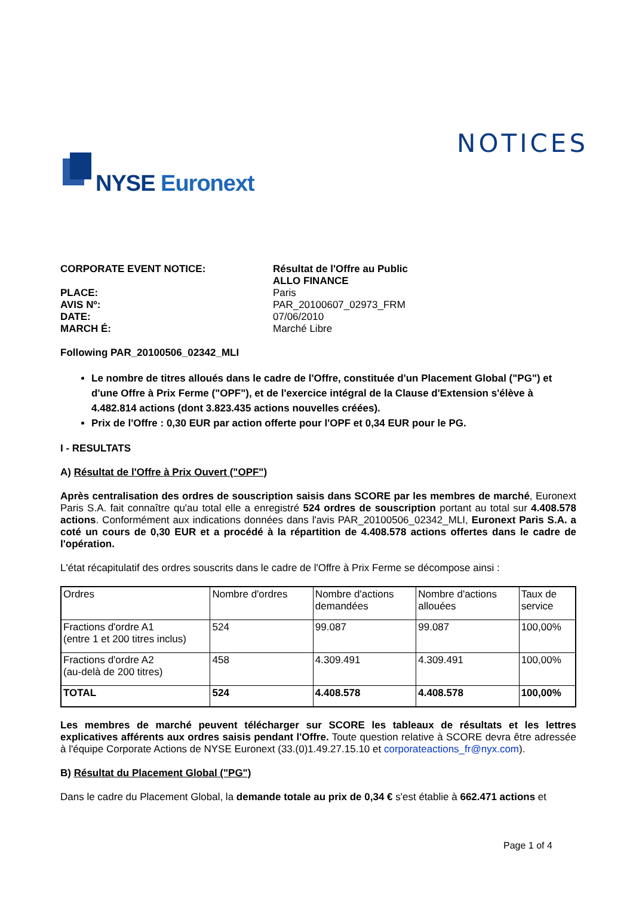NOTICES
NYSE Euronext
CORPORATE EVENT NOTICE: Résultat de l'Offre au Public
ALLO FINANCE PLACE: Paris AVIS Nº: PAR_20100607_02973_FRM DATE: 07/06/2010 MARCH É: Marché Libre
Following PAR_20100506_02342_MLI
Le nombre de titres alloués dans le cadre de l'Offre, constituée d'un Placement Global ("PG") et d'une Offre à Prix Ferme ("OPF"), et de l'exercice intégral de la Clause d'Extension s'élève à 4.482.814 actions (dont 3.823.435 actions nouvelles créées).
Prix de l'Offre : 0,30 EUR par action offerte pour l'OPF et 0,34 EUR pour le PG.
I - RESULTATS
A) Résultat de l'Offre à Prix Ouvert ("OPF")
Après centralisation des ordres de souscription saisis dans SCORE par les membres de marché, Euronext Paris S.A. fait connaître qu'au total elle a enregistré 524 ordres de souscription portant au total sur 4.408.578 actions. Conformément aux indications données dans l'avis PAR_20100506_02342_MLI, Euronext Paris S.A. a coté un cours de 0,30 EUR et a procédé à la répartition de 4.408.578 actions offertes dans le cadre de l'opération.
L'état récapitulatif des ordres souscrits dans le cadre de l'Offre à Prix Ferme se décompose ainsi :
| Ordres | Nombre d'ordres | Nombre d'actions demandées | Nombre d'actions allouées | Taux de service |
| Fractions d'ordre A1 (entre 1 et 200 titres inclus) | 524 | 99.087 | 99.087 | 100,00% |
| Fractions d'ordre A2 (au-delà de 200 titres) | 458 | 4.309.491 | 4.309.491 | 100,00% |
| TOTAL | 524 | 4.408.578 | 4.408.578 | 100,00% |
Les membres de marché peuvent télécharger sur SCORE les tableaux de résultats et les lettres explicatives afférents aux ordres saisis pendant l'Offre. Toute question relative à SCORE devra être adressée à l'équipe Corporate Actions de NYSE Euronext (33.(0)1.49.27.15.10 et corporateactions_fr@nyx.com).
B) Résultat du Placement Global ("PG")
Dans le cadre du Placement Global, la demande totale au prix de 0,34 € s'est établie à 662.471 actions et
Page 1 of 4